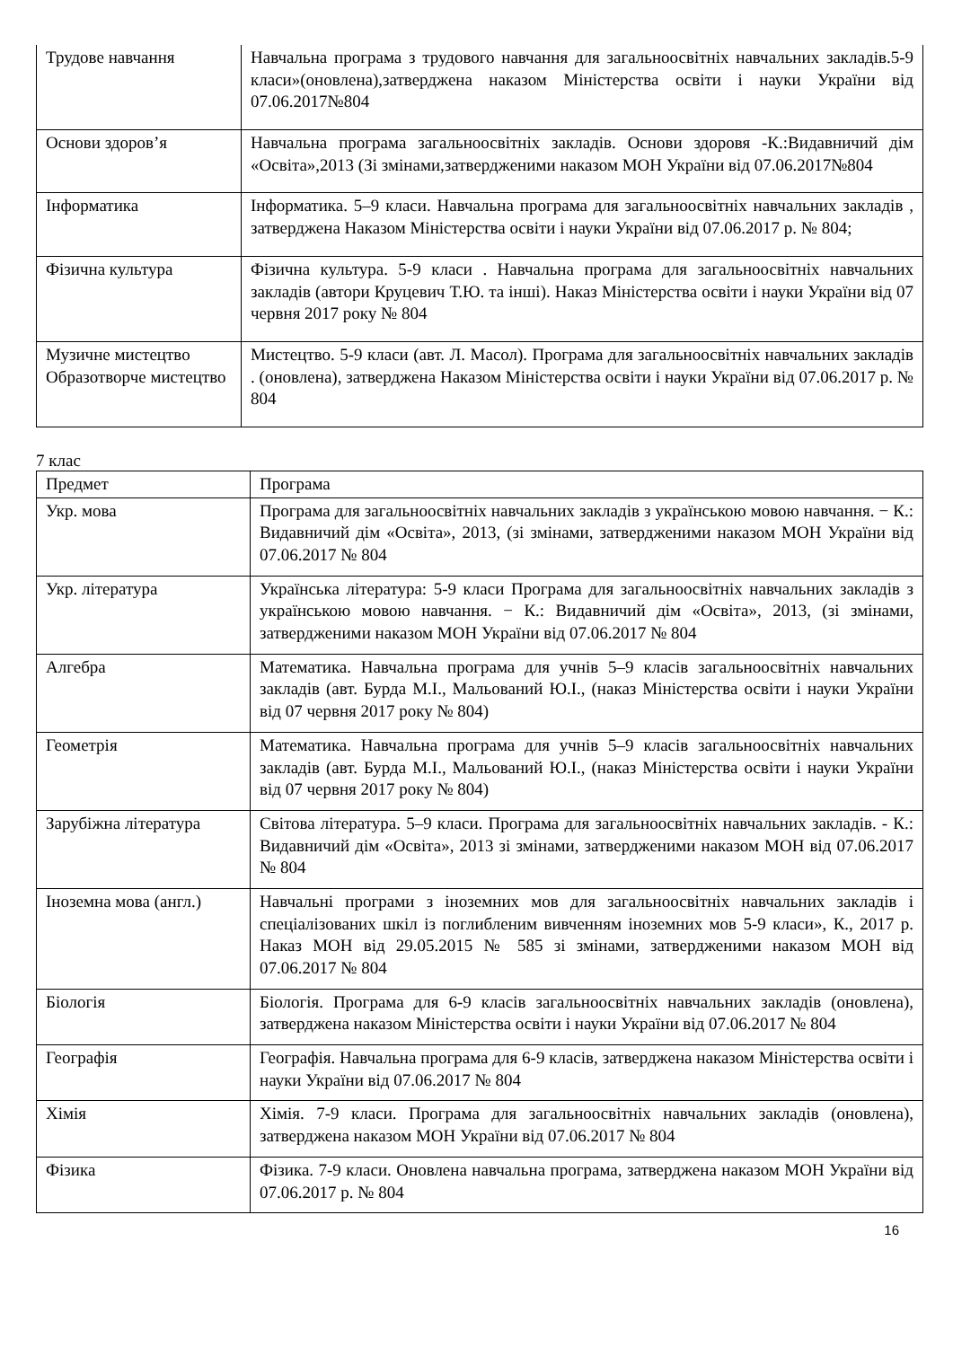| Трудове навчання | Навчальна програма з трудового навчання для загальноосвітніх навчальних закладів.5-9 класи»(оновлена),затверджена наказом Міністерства освіти і науки України від 07.06.2017№804 |
| Основи здоров’я | Навчальна програма загальноосвітніх закладів. Основи здоровя -К.:Видавничий дім «Освіта»,2013 (Зі змінами,затвердженими наказом МОН України від 07.06.2017№804 |
| Інформатика | Інформатика. 5–9 класи. Навчальна програма для загальноосвітніх навчальних закладів , затверджена Наказом Міністерства освіти і науки України від 07.06.2017 р. № 804; |
| Фізична культура | Фізична культура. 5-9 класи . Навчальна програма для загальноосвітніх навчальних закладів (автори Круцевич Т.Ю. та інші). Наказ Міністерства освіти і науки України від 07 червня 2017 року № 804 |
| Музичне мистецтво Образотворче мистецтво | Мистецтво. 5-9 класи (авт. Л. Масол). Програма для загальноосвітніх навчальних закладів . (оновлена), затверджена Наказом Міністерства освіти і науки України від 07.06.2017 р. № 804 |
7 клас
| Предмет | Програма |
| Укр. мова | Програма для загальноосвітніх навчальних закладів з українською мовою навчання. − К.: Видавничий дім «Освіта», 2013, (зі змінами, затвердженими наказом МОН України від 07.06.2017 № 804 |
| Укр. література | Українська література: 5-9 класи Програма для загальноосвітніх навчальних закладів з українською мовою навчання. − К.: Видавничий дім «Освіта», 2013, (зі змінами, затвердженими наказом МОН України від 07.06.2017 № 804 |
| Алгебра | Математика. Навчальна програма для учнів 5–9 класів загальноосвітніх навчальних закладів (авт. Бурда М.І., Мальований Ю.І., (наказ Міністерства освіти і науки України від 07 червня 2017 року № 804) |
| Геометрія | Математика. Навчальна програма для учнів 5–9 класів загальноосвітніх навчальних закладів (авт. Бурда М.І., Мальований Ю.І., (наказ Міністерства освіти і науки України від 07 червня 2017 року № 804) |
| Зарубіжна література | Світова література. 5–9 класи. Програма для загальноосвітніх навчальних закладів. - К.: Видавничий дім «Освіта», 2013 зі змінами, затвердженими наказом МОН від 07.06.2017 № 804 |
| Іноземна мова (англ.) | Навчальні програми з іноземних мов для загальноосвітніх навчальних закладів і спеціалізованих шкіл із поглибленим вивченням іноземних мов 5-9 класи», К., 2017 р. Наказ МОН від 29.05.2015 № 585 зі змінами, затвердженими наказом МОН від 07.06.2017 № 804 |
| Біологія | Біологія. Програма для 6-9 класів загальноосвітніх навчальних закладів (оновлена), затверджена наказом Міністерства освіти і науки України від 07.06.2017 № 804 |
| Географія | Географія. Навчальна програма для 6-9 класів, затверджена наказом Міністерства освіти і науки України від 07.06.2017 № 804 |
| Хімія | Хімія. 7-9 класи. Програма для загальноосвітніх навчальних закладів (оновлена), затверджена наказом МОН України від 07.06.2017 № 804 |
| Фізика | Фізика. 7-9 класи. Оновлена навчальна програма, затверджена наказом МОН України від 07.06.2017 р. № 804 |
16